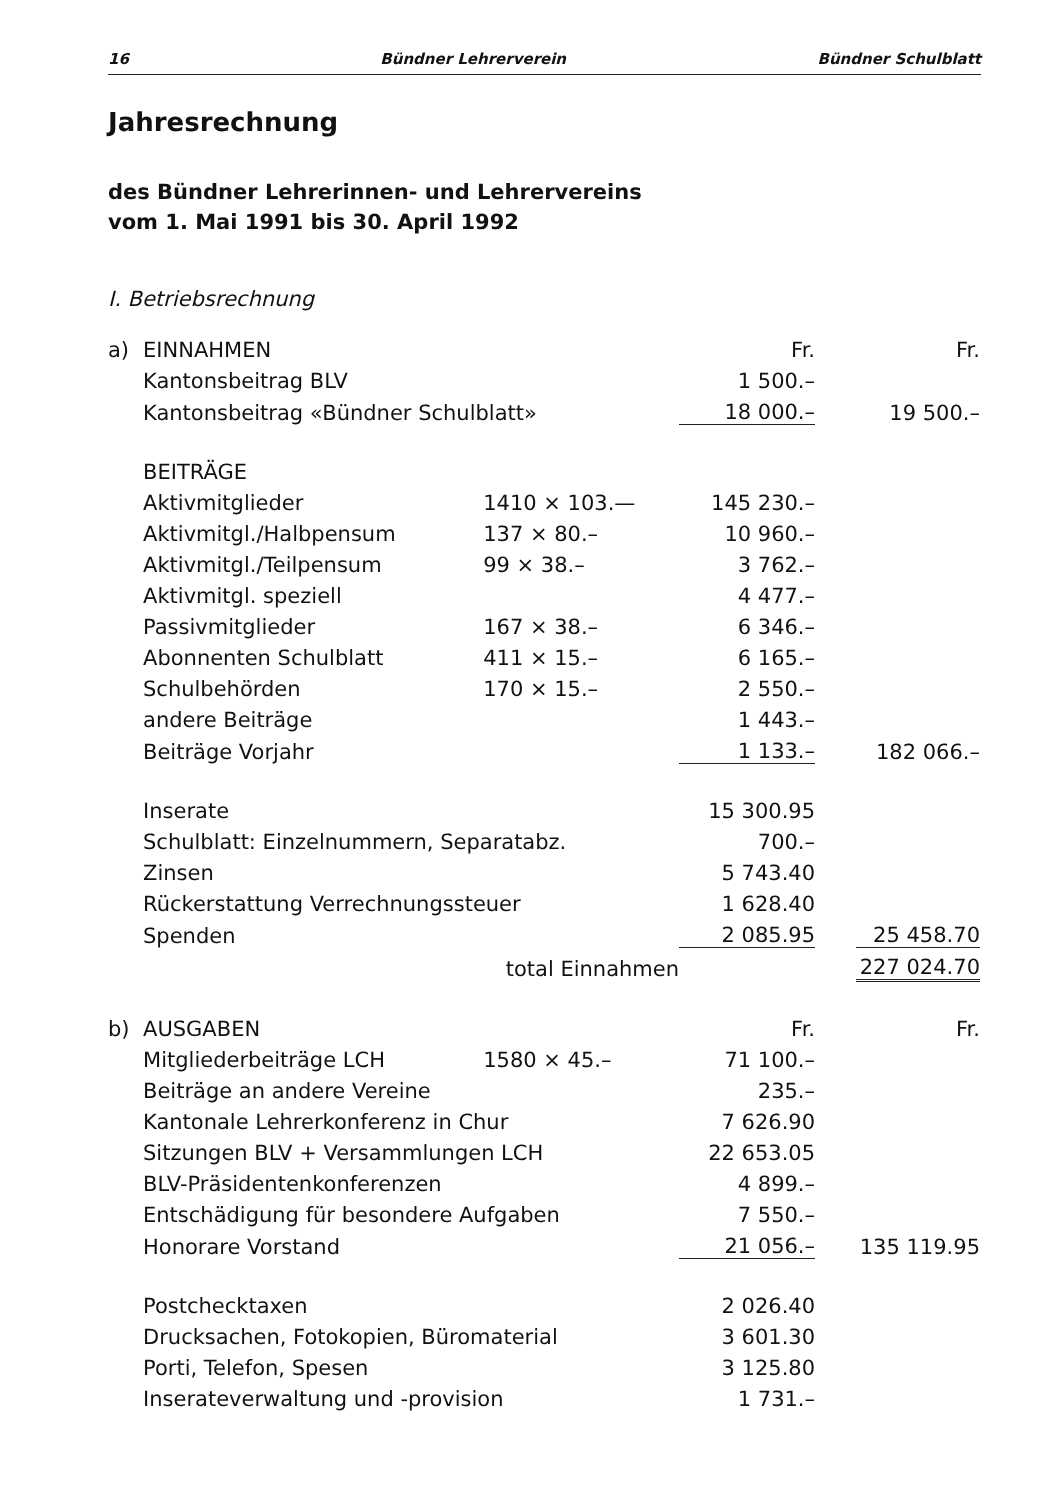16 Bündner Lehrerverein Bündner Schulblatt
Jahresrechnung
des Bündner Lehrerinnen- und Lehrervereins
vom 1. Mai 1991 bis 30. April 1992
I. Betriebsrechnung
| a) | EINNAHMEN | | Fr. | | Fr. |
| | Kantonsbeitrag BLV | | 1 500.– | | |
| | Kantonsbeitrag «Bündner Schulblatt» | | 18 000.– | | 19 500.– |
| | BEITRÄGE | | | | |
| | Aktivmitglieder | 1410 × 103.— | 145 230.– | | |
| | Aktivmitgl./Halbpensum | 137 × 80.– | 10 960.– | | |
| | Aktivmitgl./Teilpensum | 99 × 38.– | 3 762.– | | |
| | Aktivmitgl. speziell | | 4 477.– | | |
| | Passivmitglieder | 167 × 38.– | 6 346.– | | |
| | Abonnenten Schulblatt | 411 × 15.– | 6 165.– | | |
| | Schulbehörden | 170 × 15.– | 2 550.– | | |
| | andere Beiträge | | 1 443.– | | |
| | Beiträge Vorjahr | | 1 133.– | | 182 066.– |
| | Inserate | | 15 300.95 | | |
| | Schulblatt: Einzelnummern, Separatabz. | | 700.– | | |
| | Zinsen | | 5 743.40 | | |
| | Rückerstattung Verrechnungssteuer | | 1 628.40 | | |
| | Spenden | | 2 085.95 | | 25 458.70 |
| | total Einnahmen | | | | 227 024.70 |
| b) | AUSGABEN | | Fr. | | Fr. |
| | Mitgliederbeiträge LCH | 1580 × 45.– | 71 100.– | | |
| | Beiträge an andere Vereine | | 235.– | | |
| | Kantonale Lehrerkonferenz in Chur | | 7 626.90 | | |
| | Sitzungen BLV + Versammlungen LCH | | 22 653.05 | | |
| | BLV-Präsidentenkonferenzen | | 4 899.– | | |
| | Entschädigung für besondere Aufgaben | | 7 550.– | | |
| | Honorare Vorstand | | 21 056.– | | 135 119.95 |
| | Postchecktaxen | | 2 026.40 | | |
| | Drucksachen, Fotokopien, Büromaterial | | 3 601.30 | | |
| | Porti, Telefon, Spesen | | 3 125.80 | | |
| | Inserateverwaltung und -provision | | 1 731.– | | |